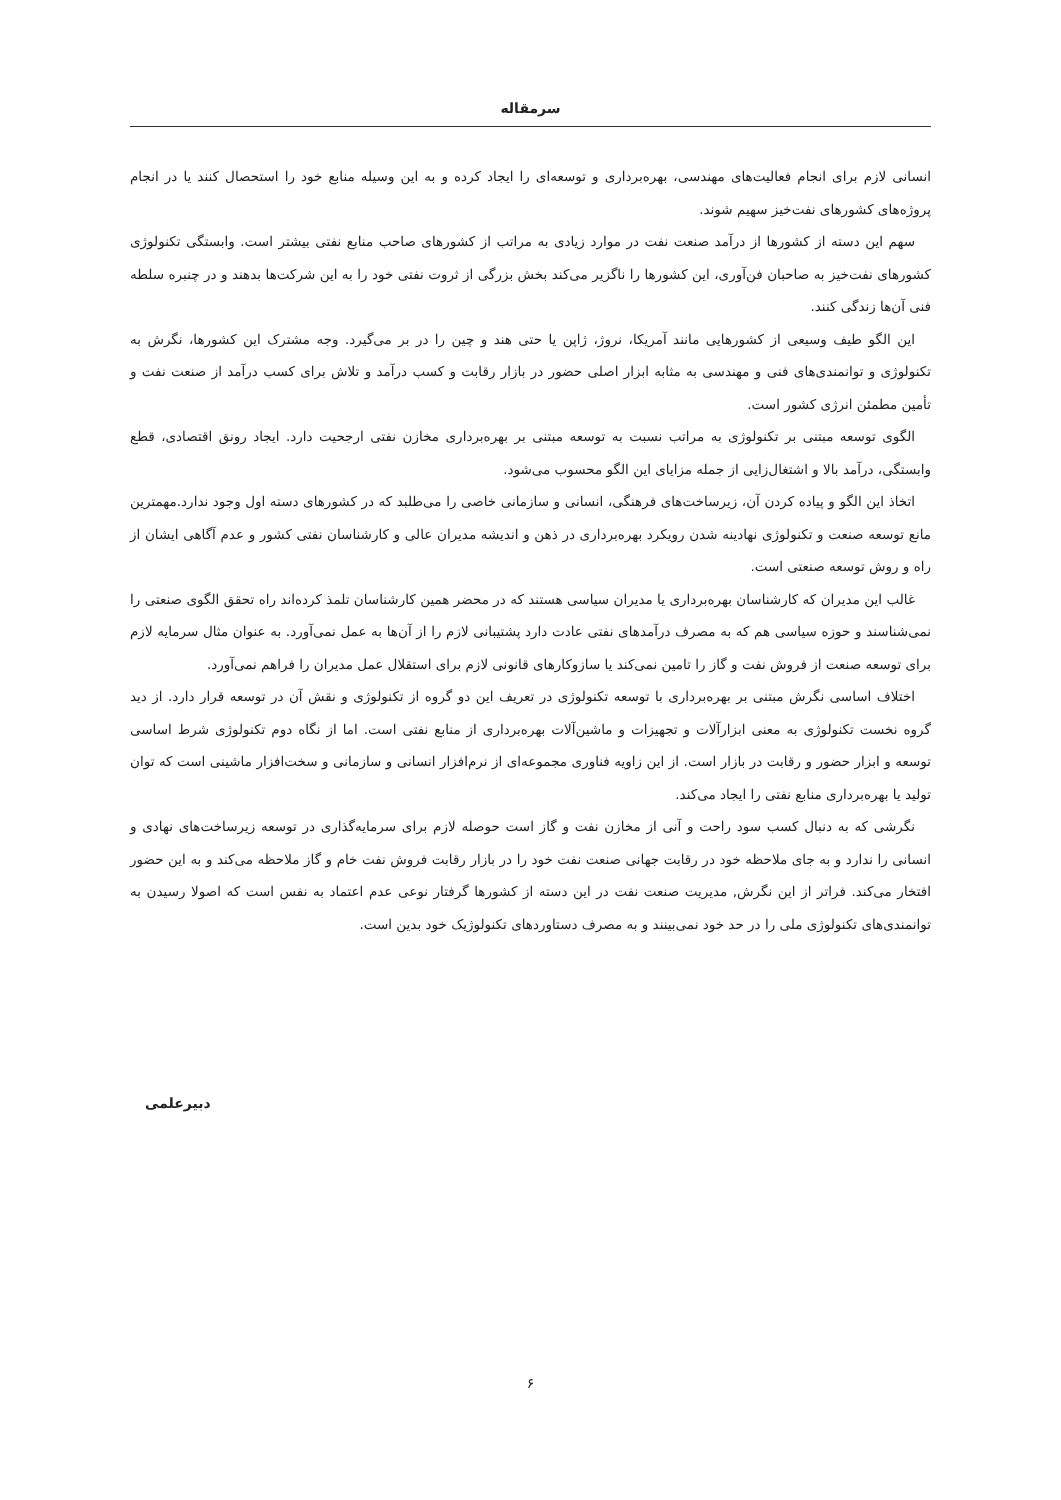سرمقاله
انسانی لازم برای انجام فعالیت‌های مهندسی، بهره‌برداری و توسعه‌ای را ایجاد کرده و به این وسیله منابع خود را استحصال کنند یا در انجام پروژه‌های کشورهای نفت‌خیز سهیم شوند.
سهم این دسته از کشورها از درآمد صنعت نفت در موارد زیادی به مراتب از کشورهای صاحب منابع نفتی بیشتر است. وابستگی تکنولوژی کشورهای نفت‌خیز به صاحبان فن‌آوری، این کشورها را ناگزیر می‌کند بخش بزرگی از ثروت نفتی خود را به این شرکت‌ها بدهند و در چنبره سلطه فنی آن‌ها زندگی کنند.
این الگو طیف وسیعی از کشورهایی مانند آمریکا، نروژ، ژاپن یا حتی هند و چین را در بر می‌گیرد. وجه مشترک این کشورها، نگرش به تکنولوژی و توانمندی‌های فنی و مهندسی به مثابه ابزار اصلی حضور در بازار رقابت و کسب درآمد و تلاش برای کسب درآمد از صنعت نفت و تأمین مطمئن انرژی کشور است.
الگوی توسعه مبتنی بر تکنولوژی به مراتب نسبت به توسعه مبتنی بر بهره‌برداری مخازن نفتی ارجحیت دارد. ایجاد رونق اقتصادی، قطع وابستگی، درآمد بالا و اشتغال‌زایی از جمله مزایای این الگو محسوب می‌شود.
اتخاذ این الگو و پیاده کردن آن، زیرساخت‌های فرهنگی، انسانی و سازمانی خاصی را می‌طلبد که در کشورهای دسته اول وجود ندارد.مهمترین مانع توسعه صنعت و تکنولوژی نهادینه شدن رویکرد بهره‌برداری در ذهن و اندیشه مدیران عالی و کارشناسان نفتی کشور و عدم آگاهی ایشان از راه و روش توسعه صنعتی است.
غالب این مدیران که کارشناسان بهره‌برداری یا مدیران سیاسی هستند که در محضر همین کارشناسان تلمذ کرده‌اند راه تحقق الگوی صنعتی را نمی‌شناسند و حوزه سیاسی هم که به مصرف درآمدهای نفتی عادت دارد پشتیبانی لازم را از آن‌ها به عمل نمی‌آورد. به عنوان مثال سرمایه لازم برای توسعه صنعت از فروش نفت و گاز را تامین نمی‌کند یا سازوکارهای قانونی لازم برای استقلال عمل مدیران را فراهم نمی‌آورد.
اختلاف اساسی نگرش مبتنی بر بهره‌برداری با توسعه تکنولوژی در تعریف این دو گروه از تکنولوژی و نقش آن در توسعه قرار دارد. از دید گروه نخست تکنولوژی به معنی ابزارآلات و تجهیزات و ماشین‌آلات بهره‌برداری از منابع نفتی است. اما از نگاه دوم تکنولوژی شرط اساسی توسعه و ابزار حضور و رقابت در بازار است. از این زاویه فناوری مجموعه‌ای از نرم‌افزار انسانی و سازمانی و سخت‌افزار ماشینی است که توان تولید یا بهره‌برداری منابع نفتی را ایجاد می‌کند.
نگرشی که به دنبال کسب سود راحت و آنی از مخازن نفت و گاز است حوصله لازم برای سرمایه‌گذاری در توسعه زیرساخت‌های نهادی و انسانی را ندارد و به جای ملاحظه خود در رقابت جهانی صنعت نفت خود را در بازار رقابت فروش نفت خام و گاز ملاحظه می‌کند و به این حضور افتخار می‌کند. فراتر از این نگرش, مدیریت صنعت نفت در این دسته از کشورها گرفتار نوعی عدم اعتماد به نفس است که اصولا رسیدن به توانمندی‌های تکنولوژی ملی را در حد خود نمی‌بینند و به مصرف دستاوردهای تکنولوژیک خود بدین است.
دبیرعلمی
۶